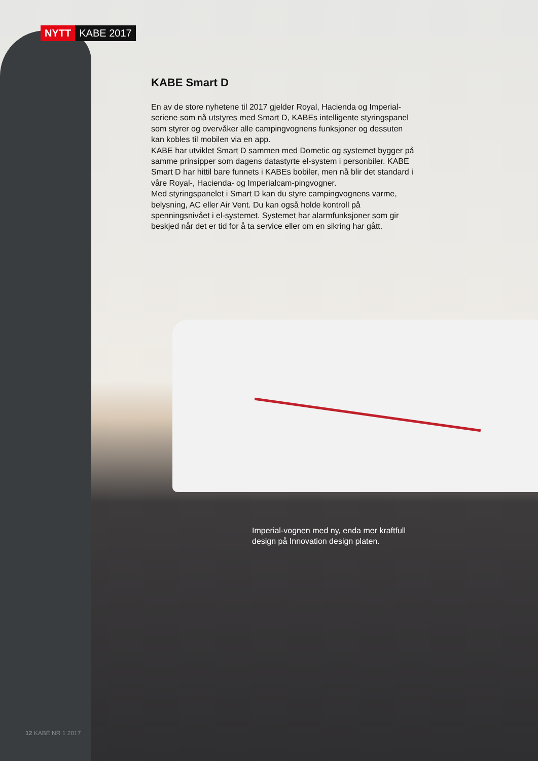NYTT KABE 2017
KABE Smart D
En av de store nyhetene til 2017 gjelder Royal, Hacienda og Imperial-seriene som nå utstyres med Smart D, KABEs intelligente styringspanel som styrer og overvåker alle campingvognens funksjoner og dessuten kan kobles til mobilen via en app.
KABE har utviklet Smart D sammen med Dometic og systemet bygger på samme prinsipper som dagens datastyrte el-system i personbiler. KABE Smart D har hittil bare funnets i KABEs bobiler, men nå blir det standard i våre Royal-, Hacienda- og Imperialcam-pingvogner.
Med styringspanelet i Smart D kan du styre campingvognens varme, belysning, AC eller Air Vent. Du kan også holde kontroll på spenningsnivået i el-systemet. Systemet har alarmfunksjoner som gir beskjed når det er tid for å ta service eller om en sikring har gått.
Imperial-vognen med ny, enda mer kraftfull design på Innovation design platen.
12 KABE NR 1 2017